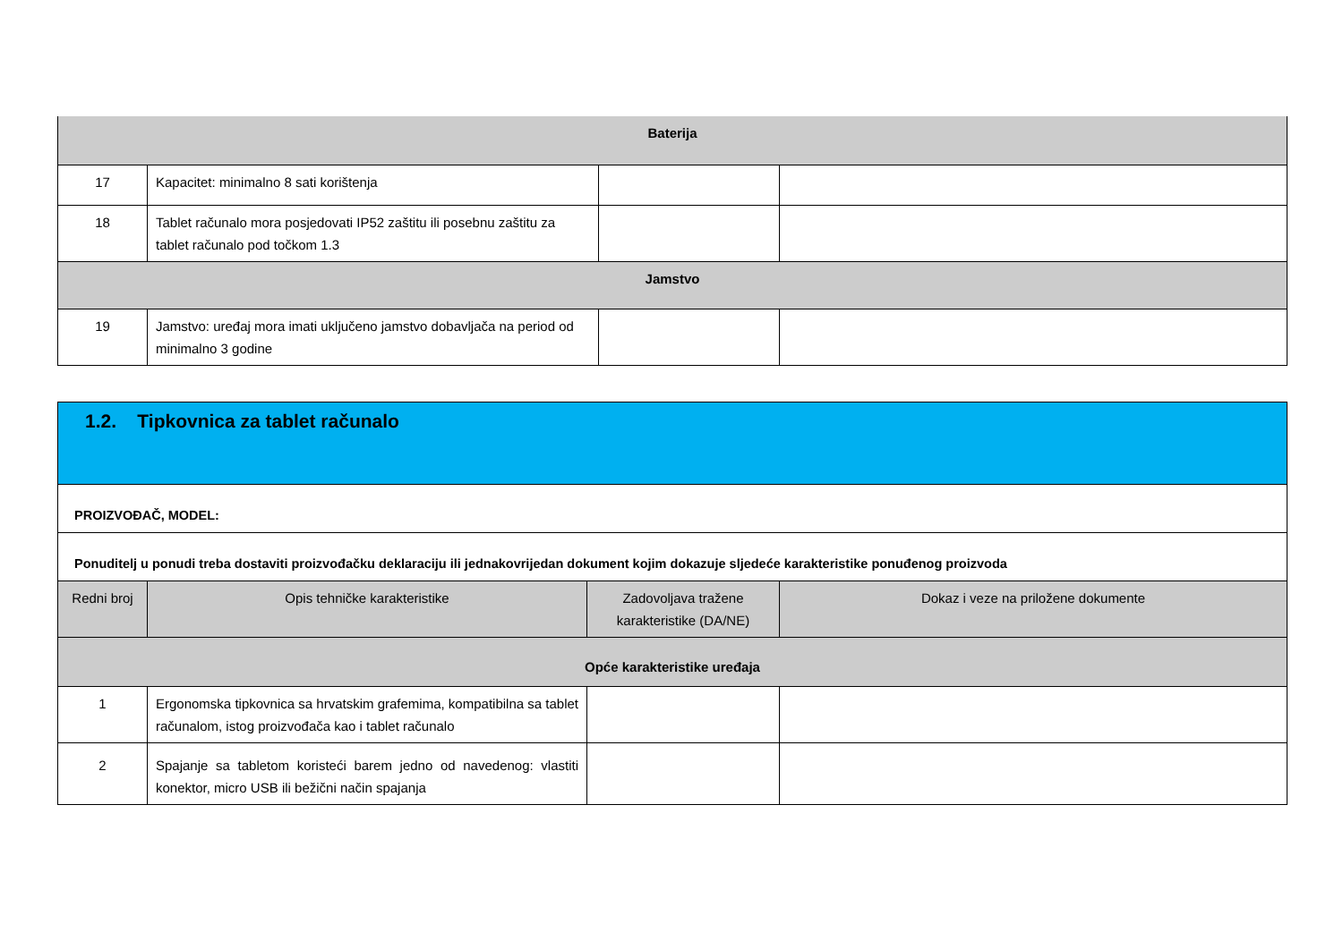| Baterija | | | |
| 17 | Kapacitet: minimalno 8 sati korištenja | | |
| 18 | Tablet računalo mora posjedovati IP52 zaštitu ili posebnu zaštitu za tablet računalo pod točkom 1.3 | | |
| Jamstvo | | | |
| 19 | Jamstvo: uređaj mora imati uključeno jamstvo dobavljača na period od minimalno 3 godine | | |
| 1.2. Tipkovnica za tablet računalo | | | |
| PROIZVOĐAČ, MODEL: | | | |
| Ponuditelj u ponudi treba dostaviti proizvođačku deklaraciju ili jednakovrijedan dokument kojim dokazuje sljedeće karakteristike ponuđenog proizvoda | | | |
| Redni broj | Opis tehničke karakteristike | Zadovoljava tražene karakteristike (DA/NE) | Dokaz i veze na priložene dokumente |
| Opće karakteristike uređaja | | | |
| 1 | Ergonomska tipkovnica sa hrvatskim grafemima, kompatibilna sa tablet računalom, istog proizvođača kao i tablet računalo | | |
| 2 | Spajanje sa tabletom koristeći barem jedno od navedenog: vlastiti konektor, micro USB ili bežični način spajanja | | |